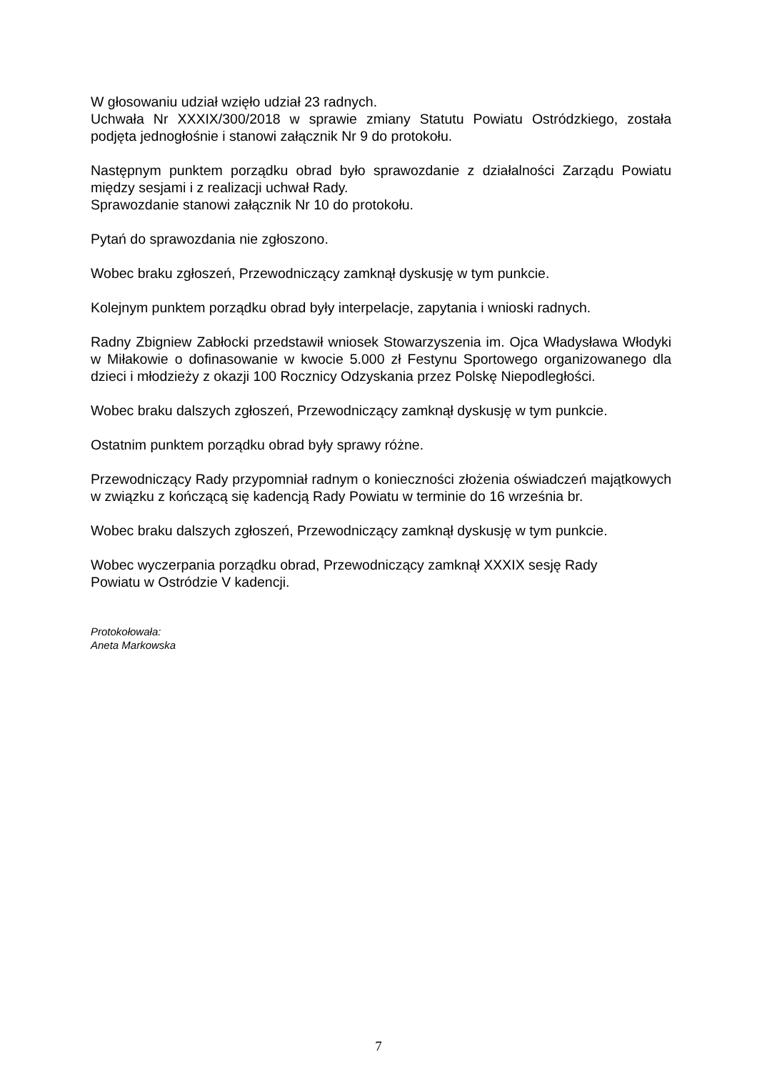W głosowaniu udział wzięło udział 23 radnych.
Uchwała Nr XXXIX/300/2018 w sprawie zmiany Statutu Powiatu Ostródzkiego, została podjęta jednogłośnie i stanowi załącznik Nr 9 do protokołu.
Następnym punktem porządku obrad było sprawozdanie z działalności Zarządu Powiatu między sesjami i z realizacji uchwał Rady.
Sprawozdanie stanowi załącznik Nr 10 do protokołu.
Pytań do sprawozdania nie zgłoszono.
Wobec braku zgłoszeń, Przewodniczący zamknął dyskusję w tym punkcie.
Kolejnym punktem porządku obrad były interpelacje, zapytania i wnioski radnych.
Radny Zbigniew Zabłocki przedstawił wniosek Stowarzyszenia im. Ojca Władysława Włodyki w Miłakowie o dofinasowanie w kwocie 5.000 zł Festynu Sportowego organizowanego dla dzieci i młodzieży z okazji 100 Rocznicy Odzyskania przez Polskę Niepodległości.
Wobec braku dalszych zgłoszeń, Przewodniczący zamknął dyskusję w tym punkcie.
Ostatnim punktem porządku obrad były sprawy różne.
Przewodniczący Rady przypomniał radnym o konieczności złożenia oświadczeń majątkowych w związku z kończącą się kadencją Rady Powiatu w terminie do 16 września br.
Wobec braku dalszych zgłoszeń, Przewodniczący zamknął dyskusję w tym punkcie.
Wobec wyczerpania porządku obrad, Przewodniczący zamknął XXXIX sesję Rady
Powiatu w Ostródzie V kadencji.
Protokołowała:
Aneta Markowska
7